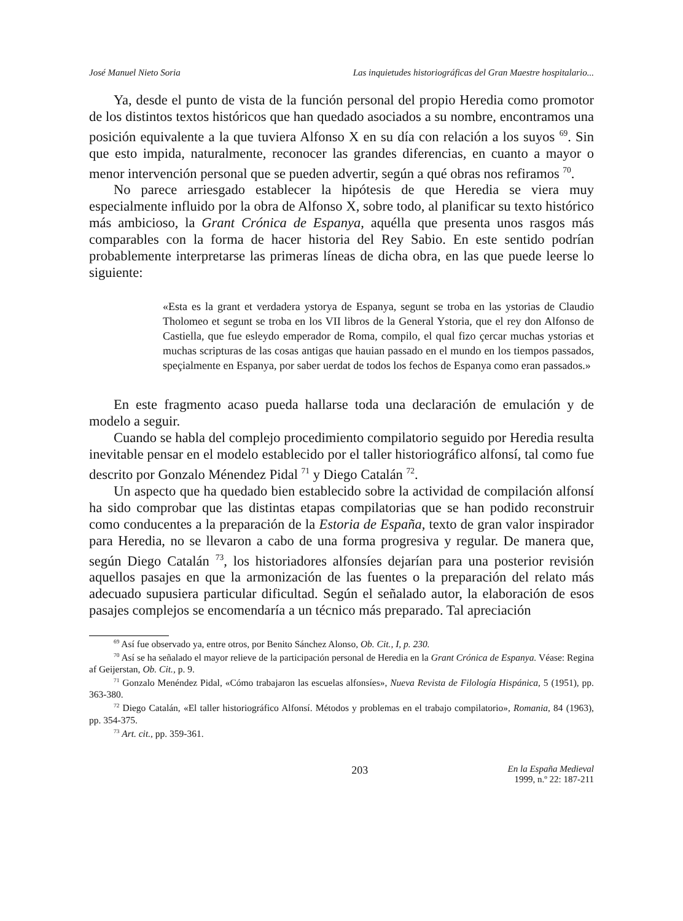José Manuel Nieto Soria Las inquietudes historiográficas del Gran Maestre hospitalario...
Ya, desde el punto de vista de la función personal del propio Heredia como promotor de los distintos textos históricos que han quedado asociados a su nombre, encontramos una posición equivalente a la que tuviera Alfonso X en su día con relación a los suyos <sup>69</sup>. Sin que esto impida, naturalmente, reconocer las grandes diferencias, en cuanto a mayor o menor intervención personal que se pueden advertir, según a qué obras nos refiramos <sup>70</sup>.
No parece arriesgado establecer la hipótesis de que Heredia se viera muy especialmente influido por la obra de Alfonso X, sobre todo, al planificar su texto histórico más ambicioso, la Grant Crónica de Espanya, aquélla que presenta unos rasgos más comparables con la forma de hacer historia del Rey Sabio. En este sentido podrían probablemente interpretarse las primeras líneas de dicha obra, en las que puede leerse lo siguiente:
«Esta es la grant et verdadera ystorya de Espanya, segunt se troba en las ystorias de Claudio Tholomeo et segunt se troba en los VII libros de la General Ystoria, que el rey don Alfonso de Castiella, que fue esleydo emperador de Roma, compilo, el qual fizo çercar muchas ystorias et muchas scripturas de las cosas antigas que hauian passado en el mundo en los tiempos passados, speçialmente en Espanya, por saber uerdat de todos los fechos de Espanya como eran passados.»
En este fragmento acaso pueda hallarse toda una declaración de emulación y de modelo a seguir.
Cuando se habla del complejo procedimiento compilatorio seguido por Heredia resulta inevitable pensar en el modelo establecido por el taller historiográfico alfonsí, tal como fue descrito por Gonzalo Ménendez Pidal <sup>71</sup> y Diego Catalán <sup>72</sup>.
Un aspecto que ha quedado bien establecido sobre la actividad de compilación alfonsí ha sido comprobar que las distintas etapas compilatorias que se han podido reconstruir como conducentes a la preparación de la Estoria de España, texto de gran valor inspirador para Heredia, no se llevaron a cabo de una forma progresiva y regular. De manera que, según Diego Catalán <sup>73</sup>, los historiadores alfonsíes dejarían para una posterior revisión aquellos pasajes en que la armonización de las fuentes o la preparación del relato más adecuado supusiera particular dificultad. Según el señalado autor, la elaboración de esos pasajes complejos se encomendaría a un técnico más preparado. Tal apreciación
<sup>69</sup> Así fue observado ya, entre otros, por Benito Sánchez Alonso, Ob. Cit., I, p. 230.
<sup>70</sup> Así se ha señalado el mayor relieve de la participación personal de Heredia en la Grant Crónica de Espanya. Véase: Regina af Geijerstan, Ob. Cit., p. 9.
<sup>71</sup> Gonzalo Menéndez Pidal, «Cómo trabajaron las escuelas alfonsíes», Nueva Revista de Filología Hispánica, 5 (1951), pp. 363-380.
<sup>72</sup> Diego Catalán, «El taller historiográfico Alfonsí. Métodos y problemas en el trabajo compilatorio», Romania, 84 (1963), pp. 354-375.
<sup>73</sup> Art. cit., pp. 359-361.
203 En la España Medieval
1999, n.º 22: 187-211